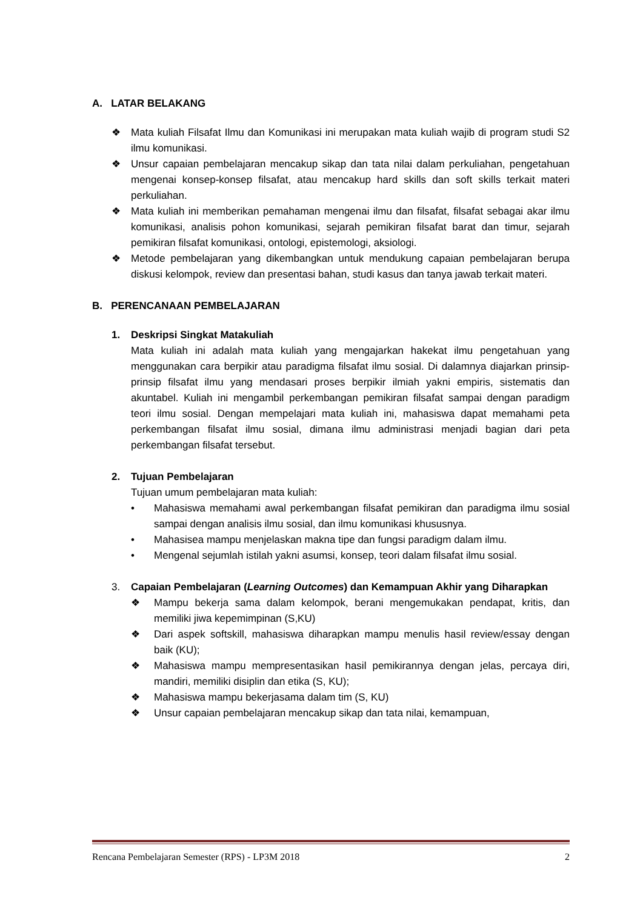A. LATAR BELAKANG
❖ Mata kuliah Filsafat Ilmu dan Komunikasi ini merupakan mata kuliah wajib di program studi S2 ilmu komunikasi.
❖ Unsur capaian pembelajaran mencakup sikap dan tata nilai dalam perkuliahan, pengetahuan mengenai konsep-konsep filsafat, atau mencakup hard skills dan soft skills terkait materi perkuliahan.
❖ Mata kuliah ini memberikan pemahaman mengenai ilmu dan filsafat, filsafat sebagai akar ilmu komunikasi, analisis pohon komunikasi, sejarah pemikiran filsafat barat dan timur, sejarah pemikiran filsafat komunikasi, ontologi, epistemologi, aksiologi.
❖ Metode pembelajaran yang dikembangkan untuk mendukung capaian pembelajaran berupa diskusi kelompok, review dan presentasi bahan, studi kasus dan tanya jawab terkait materi.
B. PERENCANAAN PEMBELAJARAN
1. Deskripsi Singkat Matakuliah
Mata kuliah ini adalah mata kuliah yang mengajarkan hakekat ilmu pengetahuan yang menggunakan cara berpikir atau paradigma filsafat ilmu sosial. Di dalamnya diajarkan prinsip-prinsip filsafat ilmu yang mendasari proses berpikir ilmiah yakni empiris, sistematis dan akuntabel. Kuliah ini mengambil perkembangan pemikiran filsafat sampai dengan paradigm teori ilmu sosial. Dengan mempelajari mata kuliah ini, mahasiswa dapat memahami peta perkembangan filsafat ilmu sosial, dimana ilmu administrasi menjadi bagian dari peta perkembangan filsafat tersebut.
2. Tujuan Pembelajaran
Tujuan umum pembelajaran mata kuliah:
• Mahasiswa memahami awal perkembangan filsafat pemikiran dan paradigma ilmu sosial sampai dengan analisis ilmu sosial, dan ilmu komunikasi khususnya.
• Mahasisea mampu menjelaskan makna tipe dan fungsi paradigm dalam ilmu.
• Mengenal sejumlah istilah yakni asumsi, konsep, teori dalam filsafat ilmu sosial.
3. Capaian Pembelajaran (Learning Outcomes) dan Kemampuan Akhir yang Diharapkan
❖ Mampu bekerja sama dalam kelompok, berani mengemukakan pendapat, kritis, dan memiliki jiwa kepemimpinan (S,KU)
❖ Dari aspek softskill, mahasiswa diharapkan mampu menulis hasil review/essay dengan baik (KU);
❖ Mahasiswa mampu mempresentasikan hasil pemikirannya dengan jelas, percaya diri, mandiri, memiliki disiplin dan etika (S, KU);
❖ Mahasiswa mampu bekerjasama dalam tim (S, KU)
❖ Unsur capaian pembelajaran mencakup sikap dan tata nilai, kemampuan,
Rencana Pembelajaran Semester (RPS) - LP3M 2018 2